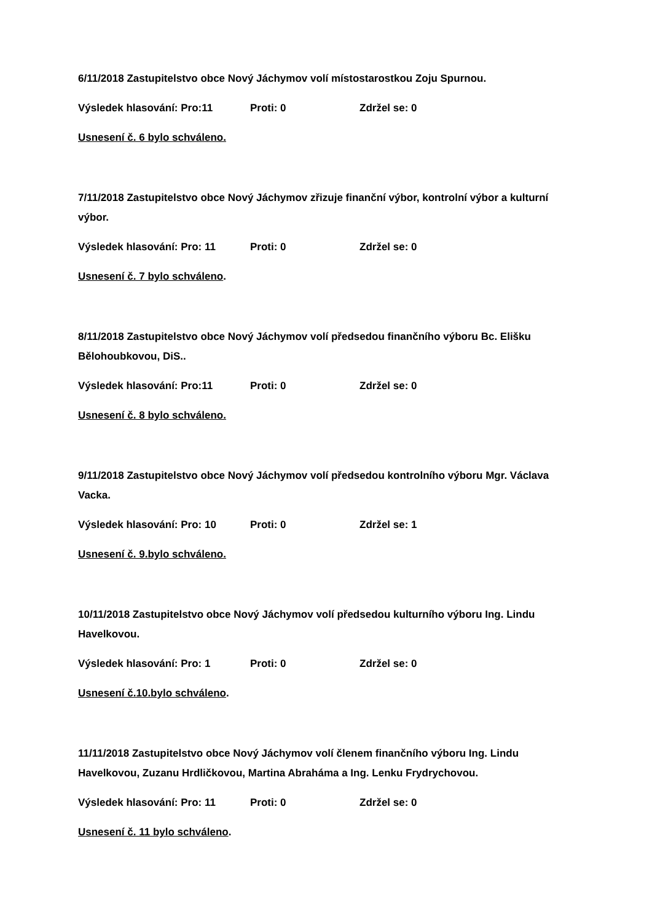6/11/2018 Zastupitelstvo obce Nový Jáchymov volí místostarostkou Zoju Spurnou.
Výsledek hlasování: Pro:11 Proti: 0 Zdržel se: 0
Usnesení č. 6 bylo schváleno.
7/11/2018 Zastupitelstvo obce Nový Jáchymov zřizuje finanční výbor, kontrolní výbor a kulturní výbor.
Výsledek hlasování: Pro: 11 Proti: 0 Zdržel se: 0
Usnesení č. 7 bylo schváleno.
8/11/2018 Zastupitelstvo obce Nový Jáchymov volí předsedou finančního výboru Bc. Elišku Bělohoubkovou, DiS..
Výsledek hlasování: Pro:11 Proti: 0 Zdržel se: 0
Usnesení č. 8 bylo schváleno.
9/11/2018 Zastupitelstvo obce Nový Jáchymov volí předsedou kontrolního výboru Mgr. Václava Vacka.
Výsledek hlasování: Pro: 10 Proti: 0 Zdržel se: 1
Usnesení č. 9.bylo schváleno.
10/11/2018 Zastupitelstvo obce Nový Jáchymov volí předsedou kulturního výboru Ing. Lindu Havelkovou.
Výsledek hlasování: Pro: 1 Proti: 0 Zdržel se: 0
Usnesení č.10.bylo schváleno.
11/11/2018 Zastupitelstvo obce Nový Jáchymov volí členem finančního výboru Ing. Lindu Havelkovou, Zuzanu Hrdličkovou, Martina Abraháma a Ing. Lenku Frydrychovou.
Výsledek hlasování: Pro: 11 Proti: 0 Zdržel se: 0
Usnesení č. 11 bylo schváleno.